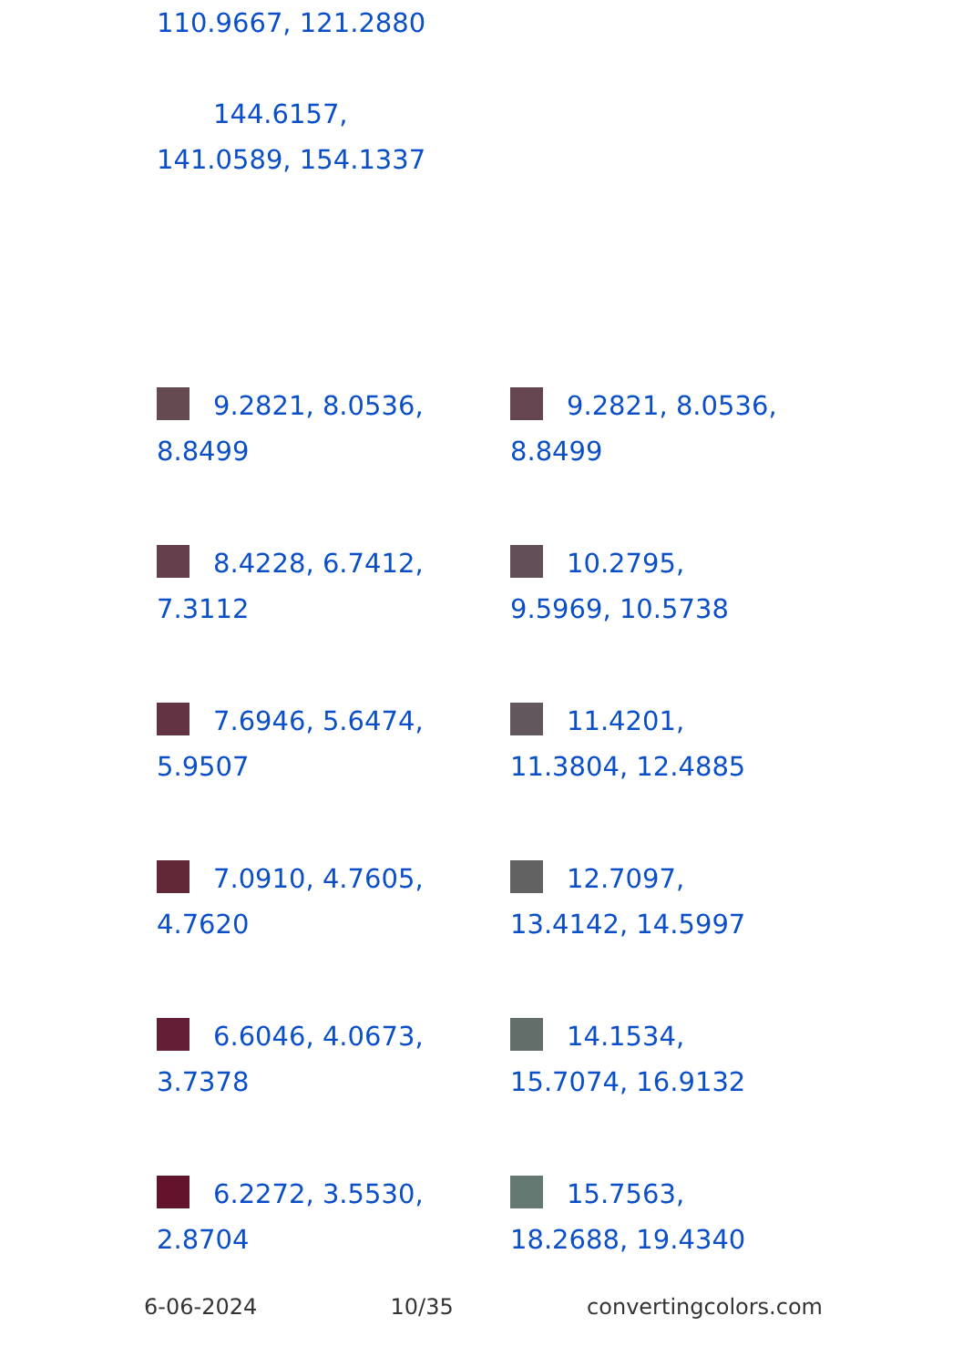110.9667, 121.2880
144.6157,
141.0589, 154.1337
9.2821, 8.0536, 8.8499
9.2821, 8.0536, 8.8499
8.4228, 6.7412, 7.3112
10.2795, 9.5969, 10.5738
7.6946, 5.6474, 5.9507
11.4201, 11.3804, 12.4885
7.0910, 4.7605, 4.7620
12.7097, 13.4142, 14.5997
6.6046, 4.0673, 3.7378
14.1534, 15.7074, 16.9132
6.2272, 3.5530, 2.8704
15.7563, 18.2688, 19.4340
6-06-2024 10/35 convertingcolors.com